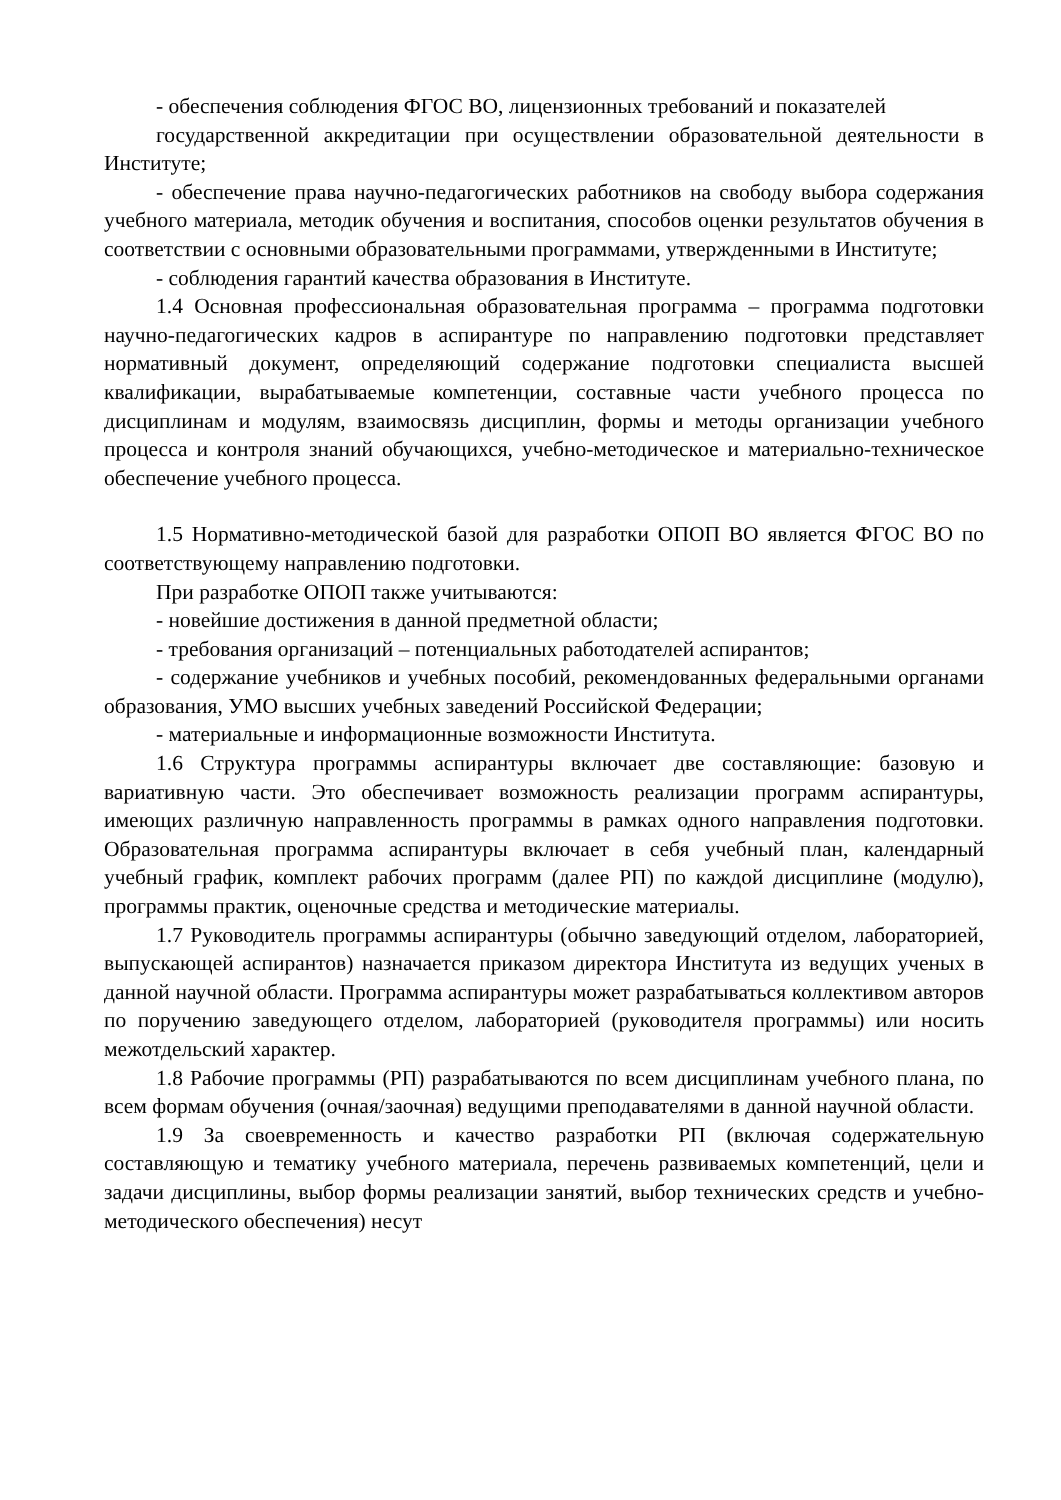- обеспечения соблюдения ФГОС ВО, лицензионных требований и показателей
государственной аккредитации при осуществлении образовательной деятельности в Институте;
- обеспечение права научно-педагогических работников на свободу выбора содержания учебного материала, методик обучения и воспитания, способов оценки результатов обучения в соответствии с основными образовательными программами, утвержденными в Институте;
- соблюдения гарантий качества образования в Институте.
1.4 Основная профессиональная образовательная программа – программа подготовки научно-педагогических кадров в аспирантуре по направлению подготовки представляет нормативный документ, определяющий содержание подготовки специалиста высшей квалификации, вырабатываемые компетенции, составные части учебного процесса по дисциплинам и модулям, взаимосвязь дисциплин, формы и методы организации учебного процесса и контроля знаний обучающихся, учебно-методическое и материально-техническое обеспечение учебного процесса.
1.5 Нормативно-методической базой для разработки ОПОП ВО является ФГОС ВО по соответствующему направлению подготовки.
При разработке ОПОП также учитываются:
- новейшие достижения в данной предметной области;
- требования организаций – потенциальных работодателей аспирантов;
- содержание учебников и учебных пособий, рекомендованных федеральными органами образования, УМО высших учебных заведений Российской Федерации;
- материальные и информационные возможности Института.
1.6 Структура программы аспирантуры включает две составляющие: базовую и вариативную части. Это обеспечивает возможность реализации программ аспирантуры, имеющих различную направленность программы в рамках одного направления подготовки. Образовательная программа аспирантуры включает в себя учебный план, календарный учебный график, комплект рабочих программ (далее РП) по каждой дисциплине (модулю), программы практик, оценочные средства и методические материалы.
1.7 Руководитель программы аспирантуры (обычно заведующий отделом, лабораторией, выпускающей аспирантов) назначается приказом директора Института из ведущих ученых в данной научной области. Программа аспирантуры может разрабатываться коллективом авторов по поручению заведующего отделом, лабораторией (руководителя программы) или носить межотдельский характер.
1.8 Рабочие программы (РП) разрабатываются по всем дисциплинам учебного плана, по всем формам обучения (очная/заочная) ведущими преподавателями в данной научной области.
1.9 За своевременность и качество разработки РП (включая содержательную составляющую и тематику учебного материала, перечень развиваемых компетенций, цели и задачи дисциплины, выбор формы реализации занятий, выбор технических средств и учебно-методического обеспечения) несут